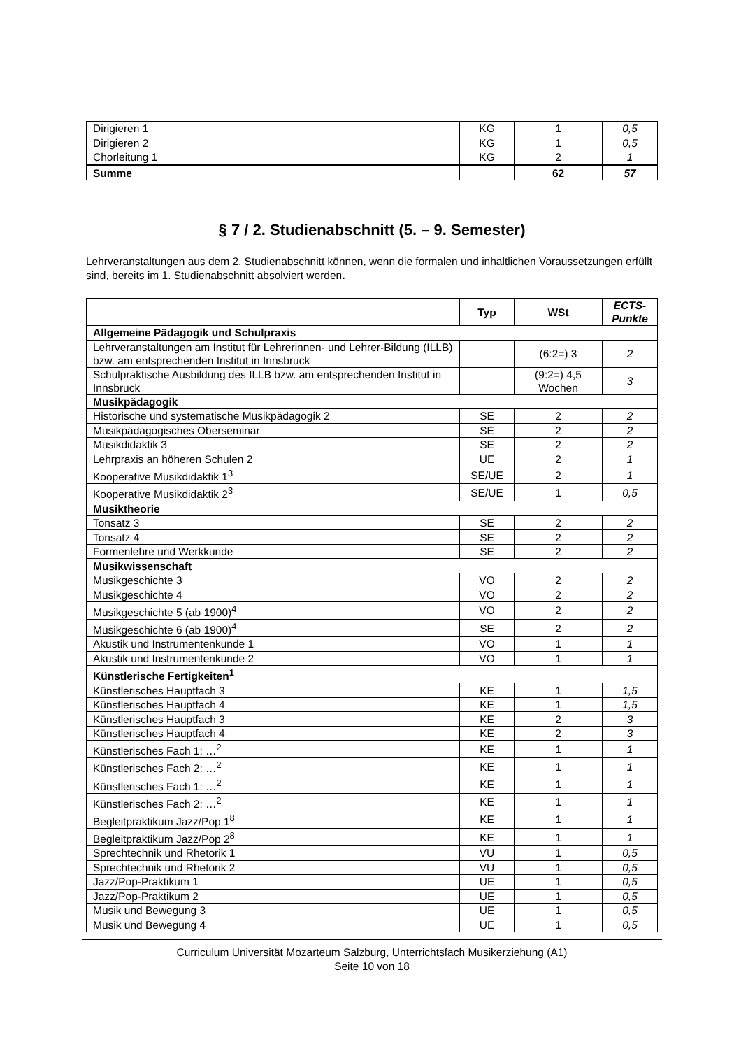| Dirigieren 1 | KG | 1 | 0,5 |
| Dirigieren 2 | KG | 1 | 0,5 |
| Chorleitung 1 | KG | 2 | 1 |
| Summe | | 62 | 57 |
§ 7 / 2. Studienabschnitt (5. – 9. Semester)
Lehrveranstaltungen aus dem 2. Studienabschnitt können, wenn die formalen und inhaltlichen Voraussetzungen erfüllt sind, bereits im 1. Studienabschnitt absolviert werden.
| | Typ | WSt | ECTS-Punkte |
| --- | --- | --- | --- |
| Allgemeine Pädagogik und Schulpraxis | | | |
| Lehrveranstaltungen am Institut für Lehrerinnen- und Lehrer-Bildung (ILLB) bzw. am entsprechenden Institut in Innsbruck | | (6:2=) 3 | 2 |
| Schulpraktische Ausbildung des ILLB bzw. am entsprechenden Institut in Innsbruck | | (9:2=) 4,5 Wochen | 3 |
| Musikpädagogik | | | |
| Historische und systematische Musikpädagogik 2 | SE | 2 | 2 |
| Musikpädagogisches Oberseminar | SE | 2 | 2 |
| Musikdidaktik 3 | SE | 2 | 2 |
| Lehrpraxis an höheren Schulen 2 | UE | 2 | 1 |
| Kooperative Musikdidaktik 1<sup>3</sup> | SE/UE | 2 | 1 |
| Kooperative Musikdidaktik 2<sup>3</sup> | SE/UE | 1 | 0,5 |
| Musiktheorie | | | |
| Tonsatz 3 | SE | 2 | 2 |
| Tonsatz 4 | SE | 2 | 2 |
| Formenlehre und Werkkunde | SE | 2 | 2 |
| Musikwissenschaft | | | |
| Musikgeschichte 3 | VO | 2 | 2 |
| Musikgeschichte 4 | VO | 2 | 2 |
| Musikgeschichte 5 (ab 1900)<sup>4</sup> | VO | 2 | 2 |
| Musikgeschichte 6 (ab 1900)<sup>4</sup> | SE | 2 | 2 |
| Akustik und Instrumentenkunde 1 | VO | 1 | 1 |
| Akustik und Instrumentenkunde 2 | VO | 1 | 1 |
| Künstlerische Fertigkeiten<sup>1</sup> | | | |
| Künstlerisches Hauptfach 3 | KE | 1 | 1,5 |
| Künstlerisches Hauptfach 4 | KE | 1 | 1,5 |
| Künstlerisches Hauptfach 3 | KE | 2 | 3 |
| Künstlerisches Hauptfach 4 | KE | 2 | 3 |
| Künstlerisches Fach 1: …<sup>2</sup> | KE | 1 | 1 |
| Künstlerisches Fach 2: …<sup>2</sup> | KE | 1 | 1 |
| Künstlerisches Fach 1: …<sup>2</sup> | KE | 1 | 1 |
| Künstlerisches Fach 2: …<sup>2</sup> | KE | 1 | 1 |
| Begleitpraktikum Jazz/Pop 1<sup>8</sup> | KE | 1 | 1 |
| Begleitpraktikum Jazz/Pop 2<sup>8</sup> | KE | 1 | 1 |
| Sprechtechnik und Rhetorik 1 | VU | 1 | 0,5 |
| Sprechtechnik und Rhetorik 2 | VU | 1 | 0,5 |
| Jazz/Pop-Praktikum 1 | UE | 1 | 0,5 |
| Jazz/Pop-Praktikum 2 | UE | 1 | 0,5 |
| Musik und Bewegung 3 | UE | 1 | 0,5 |
| Musik und Bewegung 4 | UE | 1 | 0,5 |
Curriculum Universität Mozarteum Salzburg, Unterrichtsfach Musikerziehung (A1)
Seite 10 von 18